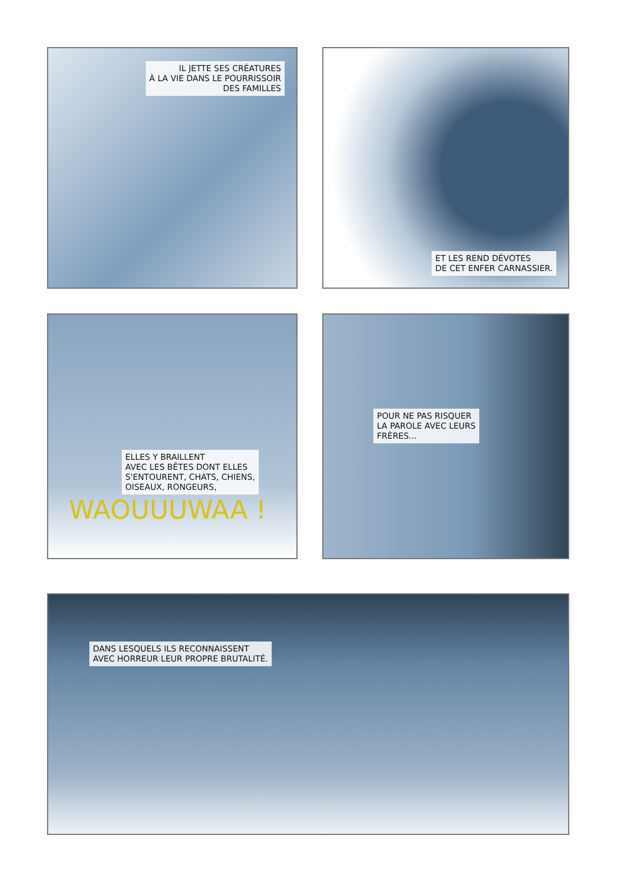IL JETTE SES CRÉATURES
À LA VIE DANS LE POURRISSOIR
DES FAMILLES
ET LES REND DÉVOTES
DE CET ENFER CARNASSIER.
ELLES Y BRAILLENT
AVEC LES BÊTES DONT ELLES
S'ENTOURENT, CHATS, CHIENS,
OISEAUX, RONGEURS,
WAOUUUWAA !
POUR NE PAS RISQUER
LA PAROLE AVEC LEURS
FRÈRES...
DANS LESQUELS ILS RECONNAISSENT
AVEC HORREUR LEUR PROPRE BRUTALITÉ.